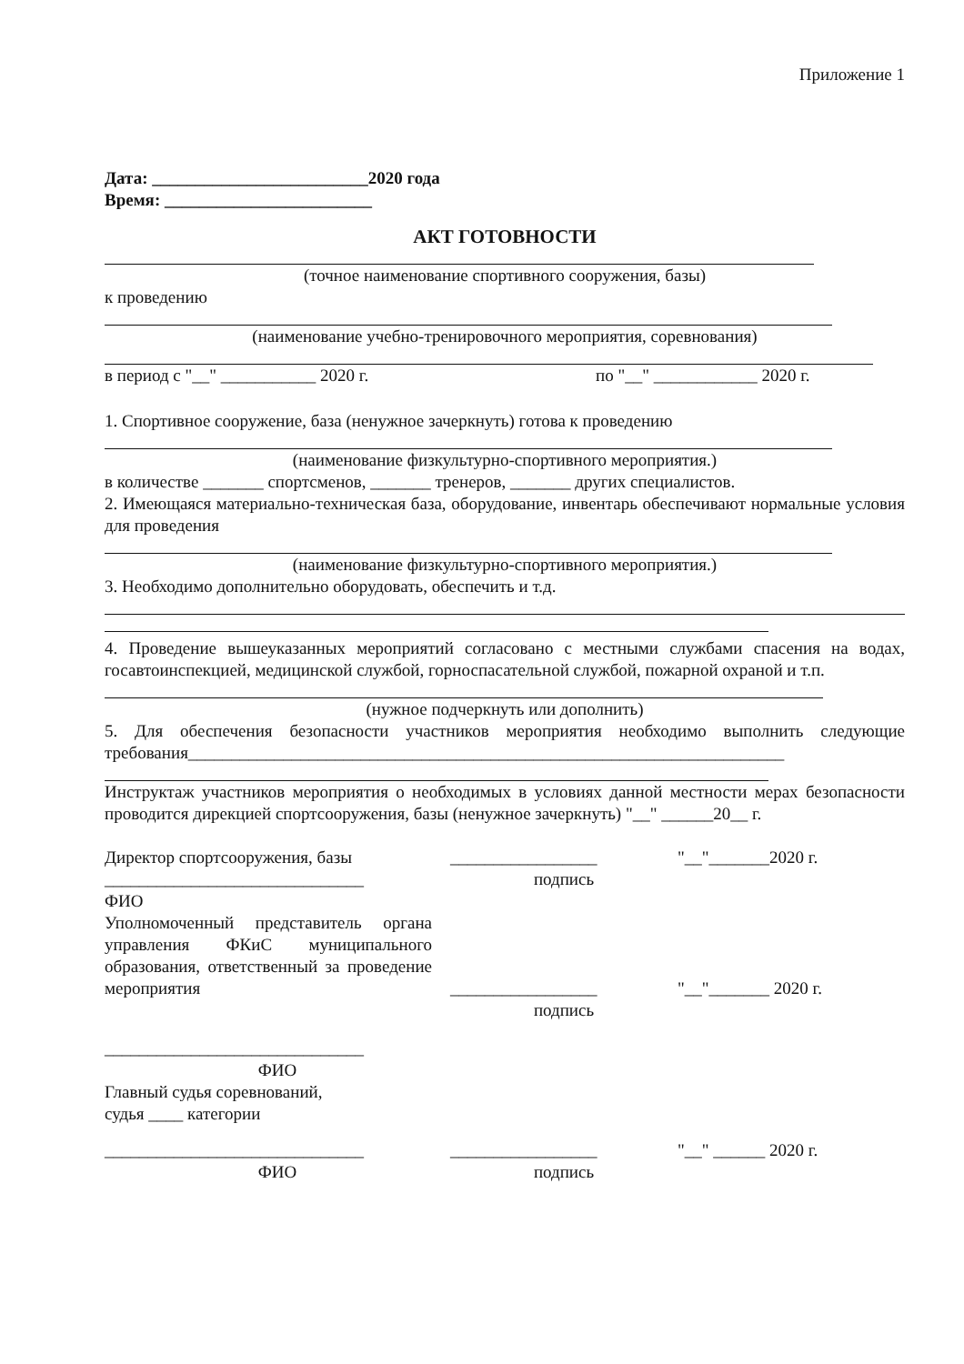Приложение 1
Дата: _________________________2020 года
Время: ________________________
АКТ ГОТОВНОСТИ
(точное наименование спортивного сооружения, базы)
к проведению
(наименование учебно-тренировочного мероприятия, соревнования)
в период с "__" ___________ 2020 г. по "__" ____________ 2020 г.
1. Спортивное сооружение, база (ненужное зачеркнуть) готова к проведению
(наименование физкультурно-спортивного мероприятия.)
в количестве _______ спортсменов, _______ тренеров, _______ других специалистов.
2. Имеющаяся материально-техническая база, оборудование, инвентарь обеспечивают нормальные условия для проведения
(наименование физкультурно-спортивного мероприятия.)
3. Необходимо дополнительно оборудовать, обеспечить и т.д.
4. Проведение вышеуказанных мероприятий согласовано с местными службами спасения на водах, госавтоинспекцией, медицинской службой, горноспасательной службой, пожарной охраной и т.п.
(нужное подчеркнуть или дополнить)
5. Для обеспечения безопасности участников мероприятия необходимо выполнить следующие требования_____________________________________________________________________
Инструктаж участников мероприятия о необходимых в условиях данной местности мерах безопасности проводится дирекцией спортсооружения, базы (ненужное зачеркнуть) "__" ______20__ г.
Директор спортсооружения, базы _________________ "__"_______2020 г.
______________________________ подпись
ФИО
Уполномоченный представитель органа управления ФКиС муниципального образования, ответственный за проведение мероприятия _________________ "__"_______ 2020 г.
подпись
______________________________
ФИО
Главный судья соревнований,
судья ____ категории
______________________________ _________________ "__" ______ 2020 г.
ФИО подпись